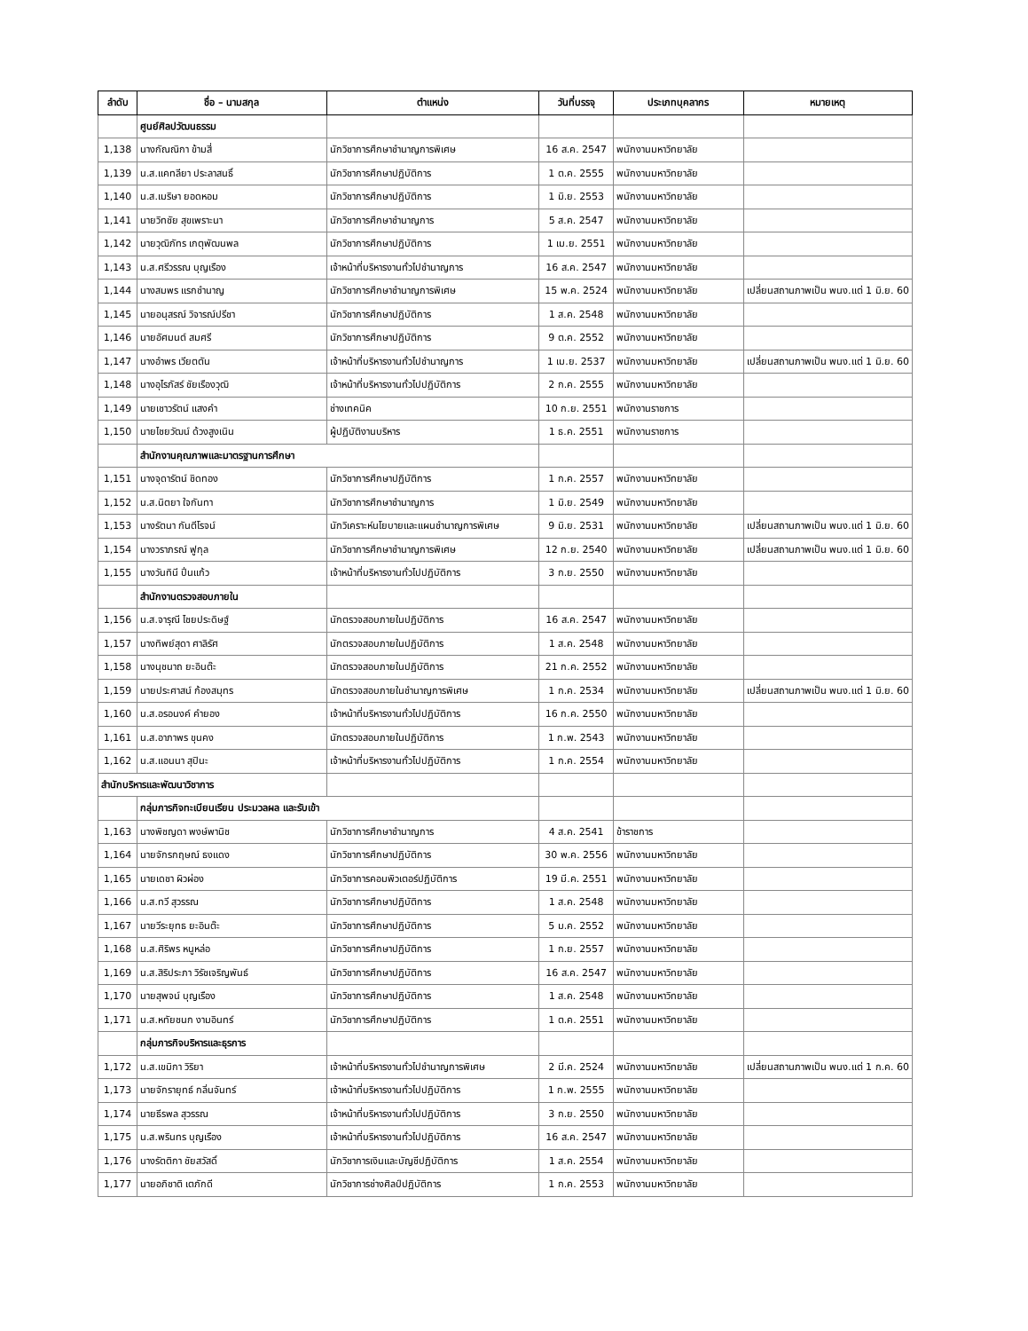| ลำดับ | ชื่อ – นามสกุล | ตำแหน่ง | วันที่บรรจุ | ประเภทบุคลากร | หมายเหตุ |
| --- | --- | --- | --- | --- | --- |
| | ศูนย์ศิลปวัฒนธรรม | | | | |
| 1,138 | นางกัณณิกา ข้ามสี่ | นักวิชาการศึกษาชำนาญการพิเศษ | 16 ส.ค. 2547 | พนักงานมหาวิทยาลัย | |
| 1,139 | น.ส.แคทลียา ประลาสนธิ์ | นักวิชาการศึกษาปฏิบัติการ | 1 ต.ค. 2555 | พนักงานมหาวิทยาลัย | |
| 1,140 | น.ส.เมริษา ยอดหอม | นักวิชาการศึกษาปฏิบัติการ | 1 มิ.ย. 2553 | พนักงานมหาวิทยาลัย | |
| 1,141 | นายวิทชัย สุขเพราะนา | นักวิชาการศึกษาชำนาญการ | 5 ส.ค. 2547 | พนักงานมหาวิทยาลัย | |
| 1,142 | นายวุฒิภัทร เกตุพัฒนพล | นักวิชาการศึกษาปฏิบัติการ | 1 เม.ย. 2551 | พนักงานมหาวิทยาลัย | |
| 1,143 | น.ส.ศรีวรรณ บุญเรือง | เจ้าหน้าที่บริหารงานทั่วไปชำนาญการ | 16 ส.ค. 2547 | พนักงานมหาวิทยาลัย | |
| 1,144 | นางสมพร แรกชำนาญ | นักวิชาการศึกษาชำนาญการพิเศษ | 15 พ.ค. 2524 | พนักงานมหาวิทยาลัย | เปลี่ยนสถานภาพเป็น พนง.แต่ 1 มิ.ย. 60 |
| 1,145 | นายอนุสรณ์ วิจารณ์ปรีชา | นักวิชาการศึกษาปฏิบัติการ | 1 ส.ค. 2548 | พนักงานมหาวิทยาลัย | |
| 1,146 | นายอัศมนต์ สมศรี | นักวิชาการศึกษาปฏิบัติการ | 9 ต.ค. 2552 | พนักงานมหาวิทยาลัย | |
| 1,147 | นางอำพร เวียตตัน | เจ้าหน้าที่บริหารงานทั่วไปชำนาญการ | 1 เม.ย. 2537 | พนักงานมหาวิทยาลัย | เปลี่ยนสถานภาพเป็น พนง.แต่ 1 มิ.ย. 60 |
| 1,148 | นางอุไรภัสร์ ชัยเรืองวุฒิ | เจ้าหน้าที่บริหารงานทั่วไปปฏิบัติการ | 2 ก.ค. 2555 | พนักงานมหาวิทยาลัย | |
| 1,149 | นายเชาวรัตน์ แสงคำ | ช่างเทคนิค | 10 ก.ย. 2551 | พนักงานราชการ | |
| 1,150 | นายไชยวัฒน์ ด้วงสูงเนิน | ผู้ปฏิบัติงานบริหาร | 1 ธ.ค. 2551 | พนักงานราชการ | |
| | สำนักงานคุณภาพและมาตรฐานการศึกษา | | | | |
| 1,151 | นางจุดารัตน์ ชิดทอง | นักวิชาการศึกษาปฏิบัติการ | 1 ก.ค. 2557 | พนักงานมหาวิทยาลัย | |
| 1,152 | น.ส.นิตยา ใจกันทา | นักวิชาการศึกษาชำนาญการ | 1 มิ.ย. 2549 | พนักงานมหาวิทยาลัย | |
| 1,153 | นางรัตนา กันตีโรจน์ | นักวิเคราะห์นโยบายและแผนชำนาญการพิเศษ | 9 มิ.ย. 2531 | พนักงานมหาวิทยาลัย | เปลี่ยนสถานภาพเป็น พนง.แต่ 1 มิ.ย. 60 |
| 1,154 | นางวราภรณ์ ฟูกุล | นักวิชาการศึกษาชำนาญการพิเศษ | 12 ก.ย. 2540 | พนักงานมหาวิทยาลัย | เปลี่ยนสถานภาพเป็น พนง.แต่ 1 มิ.ย. 60 |
| 1,155 | นางวันทินี ปิ่นแก้ว | เจ้าหน้าที่บริหารงานทั่วไปปฏิบัติการ | 3 ก.ย. 2550 | พนักงานมหาวิทยาลัย | |
| | สำนักงานตรวจสอบภายใน | | | | |
| 1,156 | น.ส.จารุณี ไชยประดิษฐ์ | นักตรวจสอบภายในปฏิบัติการ | 16 ส.ค. 2547 | พนักงานมหาวิทยาลัย | |
| 1,157 | นางทิพย์สุดา ศาลิรัศ | นักตรวจสอบภายในปฏิบัติการ | 1 ส.ค. 2548 | พนักงานมหาวิทยาลัย | |
| 1,158 | นางนุชนาถ ยะอินต๊ะ | นักตรวจสอบภายในปฏิบัติการ | 21 ก.ค. 2552 | พนักงานมหาวิทยาลัย | |
| 1,159 | นายประศาสน์ ก้องสมุทร | นักตรวจสอบภายในชำนาญการพิเศษ | 1 ก.ค. 2534 | พนักงานมหาวิทยาลัย | เปลี่ยนสถานภาพเป็น พนง.แต่ 1 มิ.ย. 60 |
| 1,160 | น.ส.อรอนงค์ คำยอง | เจ้าหน้าที่บริหารงานทั่วไปปฏิบัติการ | 16 ก.ค. 2550 | พนักงานมหาวิทยาลัย | |
| 1,161 | น.ส.อาภาพร ขุนคง | นักตรวจสอบภายในปฏิบัติการ | 1 ก.พ. 2543 | พนักงานมหาวิทยาลัย | |
| 1,162 | น.ส.แอนนา สุปินะ | เจ้าหน้าที่บริหารงานทั่วไปปฏิบัติการ | 1 ก.ค. 2554 | พนักงานมหาวิทยาลัย | |
| สำนักบริหารและพัฒนาวิชาการ | | | | | |
| | กลุ่มภารกิจทะเบียนเรียน ประมวลผล และรับเข้า | | | | |
| 1,163 | นางพิชญดา พงษ์พานิช | นักวิชาการศึกษาชำนาญการ | 4 ส.ค. 2541 | ข้าราชการ | |
| 1,164 | นายจักรกฤษณ์ ธงแดง | นักวิชาการศึกษาปฏิบัติการ | 30 พ.ค. 2556 | พนักงานมหาวิทยาลัย | |
| 1,165 | นายเดชา ผิวผ่อง | นักวิชาการคอมพิวเตอร์ปฏิบัติการ | 19 มี.ค. 2551 | พนักงานมหาวิทยาลัย | |
| 1,166 | น.ส.ทวี สุวรรณ | นักวิชาการศึกษาปฏิบัติการ | 1 ส.ค. 2548 | พนักงานมหาวิทยาลัย | |
| 1,167 | นายวีระยุทธ ยะอินต๊ะ | นักวิชาการศึกษาปฏิบัติการ | 5 ม.ค. 2552 | พนักงานมหาวิทยาลัย | |
| 1,168 | น.ส.ศิริพร หนูหล่อ | นักวิชาการศึกษาปฏิบัติการ | 1 ก.ย. 2557 | พนักงานมหาวิทยาลัย | |
| 1,169 | น.ส.สิริประภา วิรัชเจริญพันธ์ | นักวิชาการศึกษาปฏิบัติการ | 16 ส.ค. 2547 | พนักงานมหาวิทยาลัย | |
| 1,170 | นายสุพจน์ บุญเรือง | นักวิชาการศึกษาปฏิบัติการ | 1 ส.ค. 2548 | พนักงานมหาวิทยาลัย | |
| 1,171 | น.ส.หทัยชนก งามอินทร์ | นักวิชาการศึกษาปฏิบัติการ | 1 ต.ค. 2551 | พนักงานมหาวิทยาลัย | |
| | กลุ่มภารกิจบริหารและธุรการ | | | | |
| 1,172 | น.ส.เขมิกา วิริยา | เจ้าหน้าที่บริหารงานทั่วไปชำนาญการพิเศษ | 2 มี.ค. 2524 | พนักงานมหาวิทยาลัย | เปลี่ยนสถานภาพเป็น พนง.แต่ 1 ก.ค. 60 |
| 1,173 | นายจักรายุทธ์ กลิ่นจันทร์ | เจ้าหน้าที่บริหารงานทั่วไปปฏิบัติการ | 1 ก.พ. 2555 | พนักงานมหาวิทยาลัย | |
| 1,174 | นายธีรพล สุวรรณ | เจ้าหน้าที่บริหารงานทั่วไปปฏิบัติการ | 3 ก.ย. 2550 | พนักงานมหาวิทยาลัย | |
| 1,175 | น.ส.พรินทร บุญเรือง | เจ้าหน้าที่บริหารงานทั่วไปปฏิบัติการ | 16 ส.ค. 2547 | พนักงานมหาวิทยาลัย | |
| 1,176 | นางรัตติกา ชัยสวัสดิ์ | นักวิชาการเงินและบัญชีปฏิบัติการ | 1 ส.ค. 2554 | พนักงานมหาวิทยาลัย | |
| 1,177 | นายอภิชาติ เตภักดี | นักวิชาการช่างศิลป์ปฏิบัติการ | 1 ก.ค. 2553 | พนักงานมหาวิทยาลัย | |